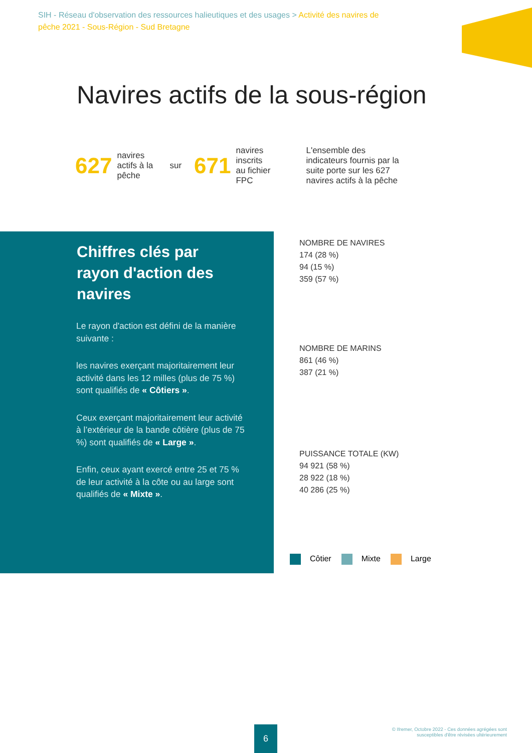SIH - Réseau d'observation des ressources halieutiques et des usages > Activité des navires de pêche 2021 - Sous-Région - Sud Bretagne
Navires actifs de la sous-région
627 navires actifs à la pêche sur 671 navires inscrits au fichier FPC L'ensemble des indicateurs fournis par la suite porte sur les 627 navires actifs à la pêche
Chiffres clés par rayon d'action des navires
Le rayon d'action est défini de la manière suivante :
les navires exerçant majoritairement leur activité dans les 12 milles (plus de 75 %) sont qualifiés de « Côtiers ».
Ceux exerçant majoritairement leur activité à l’extérieur de la bande côtière (plus de 75 %) sont qualifiés de « Large ».
Enfin, ceux ayant exercé entre 25 et 75 % de leur activité à la côte ou au large sont qualifiés de « Mixte ».
NOMBRE DE NAVIRES
174 (28 %)
94 (15 %)
359 (57 %)
NOMBRE DE MARINS
861 (46 %)
387 (21 %)
PUISSANCE TOTALE (KW)
94 921 (58 %)
28 922 (18 %)
40 286 (25 %)
Côtier Mixte Large
6
© Ifremer, Octobre 2022 - Ces données agrégées sont susceptibles d'être révisées ultérieurement